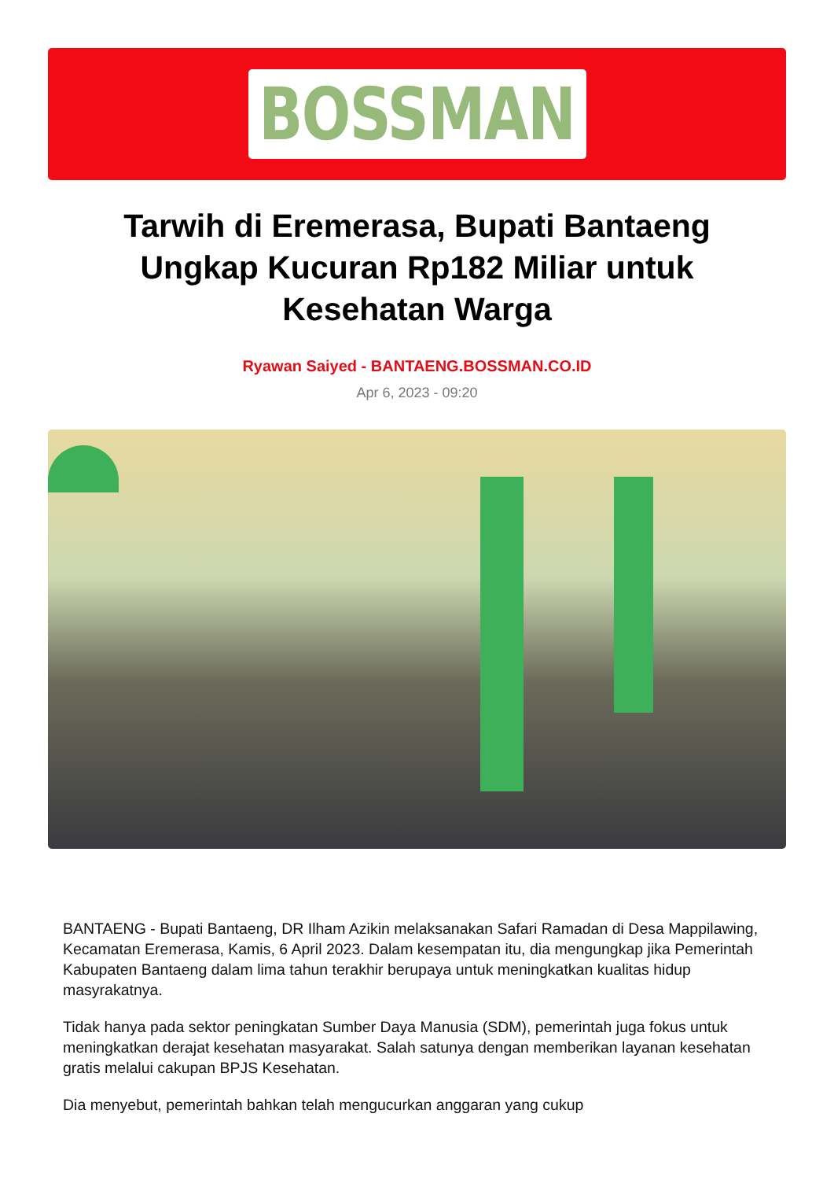BOSSMAN
Tarwih di Eremerasa, Bupati Bantaeng Ungkap Kucuran Rp182 Miliar untuk Kesehatan Warga
Ryawan Saiyed - BANTAENG.BOSSMAN.CO.ID
Apr 6, 2023 - 09:20
BANTAENG - Bupati Bantaeng, DR Ilham Azikin melaksanakan Safari Ramadan di Desa Mappilawing, Kecamatan Eremerasa, Kamis, 6 April 2023. Dalam kesempatan itu, dia mengungkap jika Pemerintah Kabupaten Bantaeng dalam lima tahun terakhir berupaya untuk meningkatkan kualitas hidup masyrakatnya.
Tidak hanya pada sektor peningkatan Sumber Daya Manusia (SDM), pemerintah juga fokus untuk meningkatkan derajat kesehatan masyarakat. Salah satunya dengan memberikan layanan kesehatan gratis melalui cakupan BPJS Kesehatan.
Dia menyebut, pemerintah bahkan telah mengucurkan anggaran yang cukup